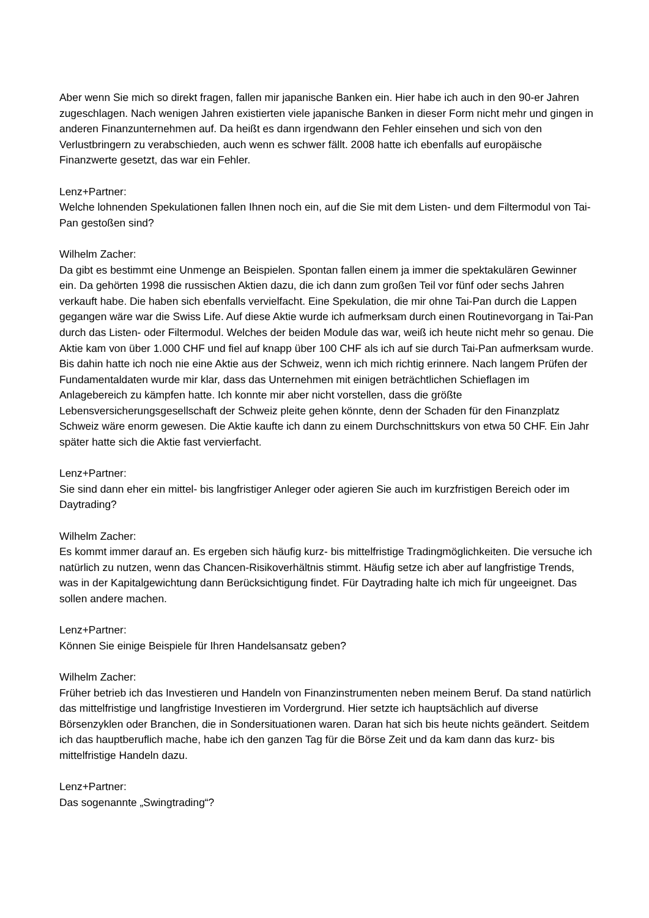Aber wenn Sie mich so direkt fragen, fallen mir japanische Banken ein. Hier habe ich auch in den 90-er Jahren zugeschlagen. Nach wenigen Jahren existierten viele japanische Banken in dieser Form nicht mehr und gingen in anderen Finanzunternehmen auf. Da heißt es dann irgendwann den Fehler einsehen und sich von den Verlustbringern zu verabschieden, auch wenn es schwer fällt. 2008 hatte ich ebenfalls auf europäische Finanzwerte gesetzt, das war ein Fehler.
Lenz+Partner:
Welche lohnenden Spekulationen fallen Ihnen noch ein, auf die Sie mit dem Listen- und dem Filtermodul von Tai-Pan gestoßen sind?
Wilhelm Zacher:
Da gibt es bestimmt eine Unmenge an Beispielen. Spontan fallen einem ja immer die spektakulären Gewinner ein. Da gehörten 1998 die russischen Aktien dazu, die ich dann zum großen Teil vor fünf oder sechs Jahren verkauft habe. Die haben sich ebenfalls vervielfacht. Eine Spekulation, die mir ohne Tai-Pan durch die Lappen gegangen wäre war die Swiss Life. Auf diese Aktie wurde ich aufmerksam durch einen Routinevorgang in Tai-Pan durch das Listen- oder Filtermodul. Welches der beiden Module das war, weiß ich heute nicht mehr so genau. Die Aktie kam von über 1.000 CHF und fiel auf knapp über 100 CHF als ich auf sie durch Tai-Pan aufmerksam wurde. Bis dahin hatte ich noch nie eine Aktie aus der Schweiz, wenn ich mich richtig erinnere. Nach langem Prüfen der Fundamentaldaten wurde mir klar, dass das Unternehmen mit einigen beträchtlichen Schieflagen im Anlagebereich zu kämpfen hatte. Ich konnte mir aber nicht vorstellen, dass die größte Lebensversicherungsgesellschaft der Schweiz pleite gehen könnte, denn der Schaden für den Finanzplatz Schweiz wäre enorm gewesen. Die Aktie kaufte ich dann zu einem Durchschnittskurs von etwa 50 CHF. Ein Jahr später hatte sich die Aktie fast vervierfacht.
Lenz+Partner:
Sie sind dann eher ein mittel- bis langfristiger Anleger oder agieren Sie auch im kurzfristigen Bereich oder im Daytrading?
Wilhelm Zacher:
Es kommt immer darauf an. Es ergeben sich häufig kurz- bis mittelfristige Tradingmöglichkeiten. Die versuche ich natürlich zu nutzen, wenn das Chancen-Risikoverhältnis stimmt. Häufig setze ich aber auf langfristige Trends, was in der Kapitalgewichtung dann Berücksichtigung findet. Für Daytrading halte ich mich für ungeeignet. Das sollen andere machen.
Lenz+Partner:
Können Sie einige Beispiele für Ihren Handelsansatz geben?
Wilhelm Zacher:
Früher betrieb ich das Investieren und Handeln von Finanzinstrumenten neben meinem Beruf. Da stand natürlich das mittelfristige und langfristige Investieren im Vordergrund. Hier setzte ich hauptsächlich auf diverse Börsenzyklen oder Branchen, die in Sondersituationen waren. Daran hat sich bis heute nichts geändert. Seitdem ich das hauptberuflich mache, habe ich den ganzen Tag für die Börse Zeit und da kam dann das kurz- bis mittelfristige Handeln dazu.
Lenz+Partner:
Das sogenannte „Swingtrading“?